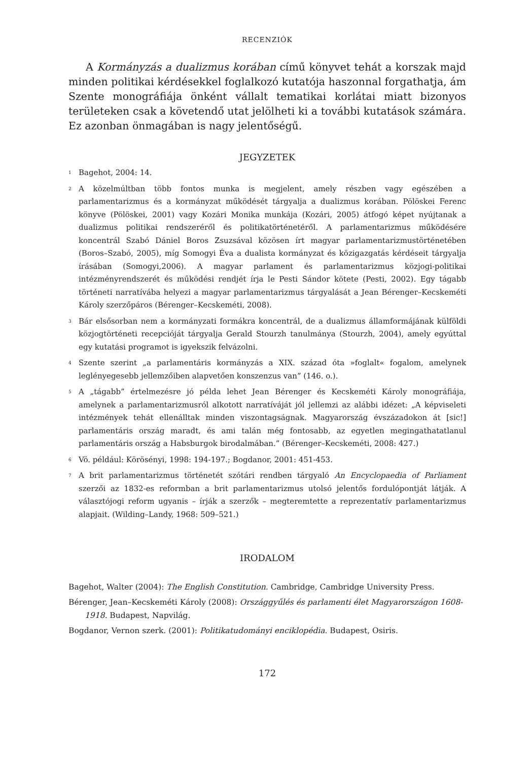RECENZIÓK
A Kormányzás a dualizmus korában című könyvet tehát a korszak majd minden politikai kérdésekkel foglalkozó kutatója haszonnal forgathatja, ám Szente monográfiája önként vállalt tematikai korlátai miatt bizonyos területeken csak a követendő utat jelölheti ki a további kutatások számára. Ez azonban önmagában is nagy jelentőségű.
JEGYZETEK
<sup>1</sup> Bagehot, 2004: 14.
<sup>2</sup> A közelmúltban több fontos munka is megjelent, amely részben vagy egészében a parlamentarizmus és a kormányzat működését tárgyalja a dualizmus korában. Pölöskei Ferenc könyve (Pölöskei, 2001) vagy Kozári Monika munkája (Kozári, 2005) átfogó képet nyújtanak a dualizmus politikai rendszeréről és politikatörténetéről. A parlamentarizmus működésére koncentrál Szabó Dániel Boros Zsuzsával közösen írt magyar parlamentarizmustörténetében (Boros–Szabó, 2005), míg Somogyi Éva a dualista kormányzat és közigazgatás kérdéseit tárgyalja írásában (Somogyi,2006). A magyar parlament és parlamentarizmus közjogi-politikai intézményrendszerét és működési rendjét írja le Pesti Sándor kötete (Pesti, 2002). Egy tágabb történeti narratívába helyezi a magyar parlamentarizmus tárgyalását a Jean Bérenger–Kecskeméti Károly szerzőpáros (Bérenger–Kecskeméti, 2008).
<sup>3</sup> Bár elsősorban nem a kormányzati formákra koncentrál, de a dualizmus államformájának külföldi közjogtörténeti recepcióját tárgyalja Gerald Stourzh tanulmánya (Stourzh, 2004), amely egyúttal egy kutatási programot is igyekszik felvázolni.
<sup>4</sup> Szente szerint „a parlamentáris kormányzás a XIX. század óta »foglalt« fogalom, amelynek leglényegesebb jellemzőiben alapvetően konszenzus van” (146. o.).
<sup>5</sup> A „tágabb” értelmezésre jó példa lehet Jean Bérenger és Kecskeméti Károly monográfiája, amelynek a parlamentarizmusról alkotott narratíváját jól jellemzi az alábbi idézet: „A képviseleti intézmények tehát ellenálltak minden viszontagságnak. Magyarország évszázadokon át [sic!] parlamentáris ország maradt, és ami talán még fontosabb, az egyetlen megingathatatlanul parlamentáris ország a Habsburgok birodalmában.” (Bérenger–Kecskeméti, 2008: 427.)
<sup>6</sup> Vö. például: Körösényi, 1998: 194-197.; Bogdanor, 2001: 451-453.
<sup>7</sup> A brit parlamentarizmus történetét szótári rendben tárgyaló An Encyclopaedia of Parliament szerzői az 1832-es reformban a brit parlamentarizmus utolsó jelentős fordulópontját látják. A választójogi reform ugyanis – írják a szerzők – megteremtette a reprezentatív parlamentarizmus alapjait. (Wilding–Landy, 1968: 509–521.)
IRODALOM
Bagehot, Walter (2004): The English Constitution. Cambridge, Cambridge University Press.
Bérenger, Jean–Kecskeméti Károly (2008): Országgyűlés és parlamenti élet Magyarországon 1608-1918. Budapest, Napvilág.
Bogdanor, Vernon szerk. (2001): Politikatudományi enciklopédia. Budapest, Osiris.
172